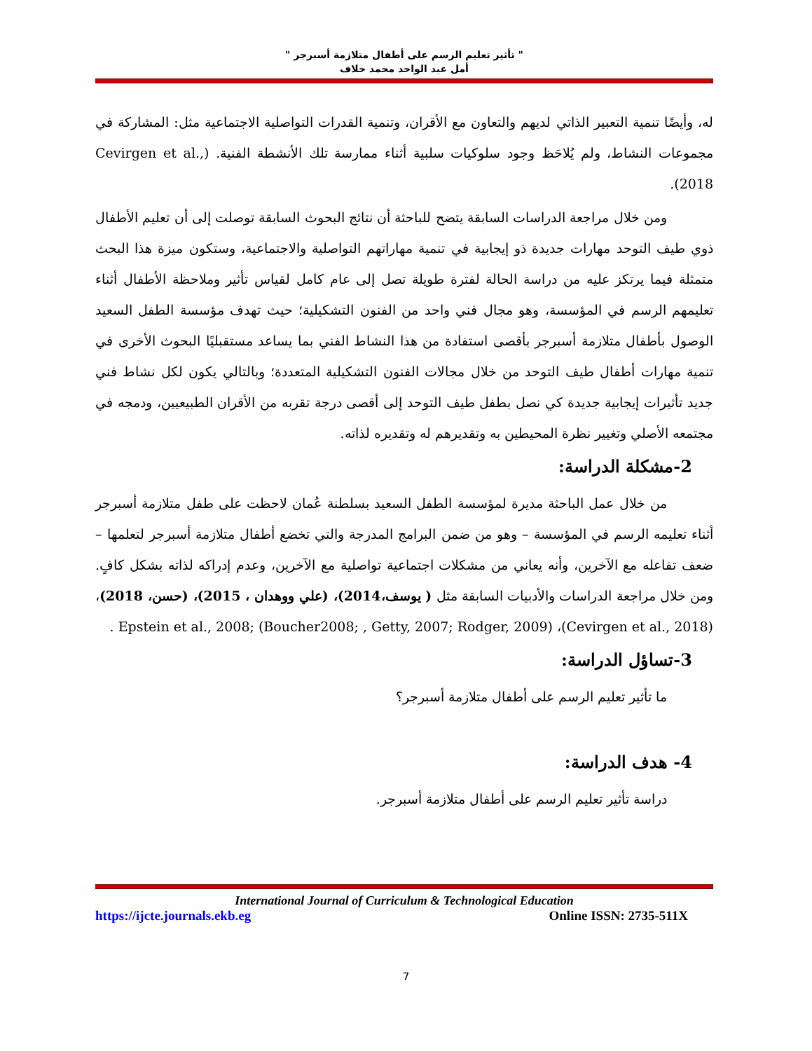" تأثير تعليم الرسم على أطفال متلازمة أسبرجر "
أمل عبد الواحد محمد خلاف
له، وأيضًا تنمية التعبير الذاتي لديهم والتعاون مع الأقران، وتنمية القدرات التواصلية الاجتماعية مثل: المشاركة في مجموعات النشاط، ولم يُلاحَظ وجود سلوكيات سلبية أثناء ممارسة تلك الأنشطة الفنية. (Cevirgen et al., 2018).
ومن خلال مراجعة الدراسات السابقة يتضح للباحثة أن نتائج البحوث السابقة توصلت إلى أن تعليم الأطفال ذوي طيف التوحد مهارات جديدة ذو إيجابية في تنمية مهاراتهم التواصلية والاجتماعية، وستكون ميزة هذا البحث متمثلة فيما يرتكز عليه من دراسة الحالة لفترة طويلة تصل إلى عام كامل لقياس تأثير وملاحظة الأطفال أثناء تعليمهم الرسم في المؤسسة، وهو مجال فني واحد من الفنون التشكيلية؛ حيث تهدف مؤسسة الطفل السعيد الوصول بأطفال متلازمة أسبرجر بأقصى استفادة من هذا النشاط الفني بما يساعد مستقبليًا البحوث الأخرى في تنمية مهارات أطفال طيف التوحد من خلال مجالات الفنون التشكيلية المتعددة؛ وبالتالي يكون لكل نشاط فني جديد تأثيرات إيجابية جديدة كي نصل بطفل طيف التوحد إلى أقصى درجة تقربه من الأقران الطبيعيين، ودمجه في مجتمعه الأصلي وتغيير نظرة المحيطين به وتقديرهم له وتقديره لذاته.
2-مشكلة الدراسة:
من خلال عمل الباحثة مديرة لمؤسسة الطفل السعيد بسلطنة عُمان لاحظت على طفل متلازمة أسبرجر أثناء تعليمه الرسم في المؤسسة – وهو من ضمن البرامج المدرجة والتي تخضع أطفال متلازمة أسبرجر لتعلمها –ضعف تفاعله مع الآخرين، وأنه يعاني من مشكلات اجتماعية تواصلية مع الآخرين، وعدم إدراكه لذاته بشكل كافٍ. ومن خلال مراجعة الدراسات والأدبيات السابقة مثل ( يوسف،2014)، (علي ووهدان ، 2015)، (حسن، 2018)، Epstein et al., 2008; (Boucher2008; , Getty, 2007; Rodger, 2009) ،(Cevirgen et al., 2018) .
3-تساؤل الدراسة:
ما تأثير تعليم الرسم على أطفال متلازمة أسبرجر؟
4- هدف الدراسة:
دراسة تأثير تعليم الرسم على أطفال متلازمة أسبرجر.
International Journal of Curriculum & Technological Education
https://ijcte.journals.ekb.eg Online ISSN: 2735-511X
7